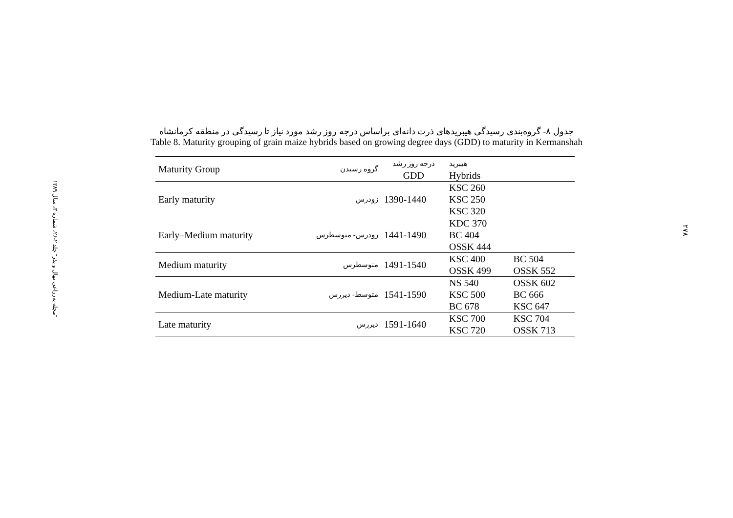"مجله به‌زراعی نهال و بذر" جلد ۲-۲۶، شماره ۳، سال ۱۳۸۹
۲۷۸
جدول ۸- گروه‌بندی رسیدگی هیبریدهای ذرت دانه‌ای براساس درجه روز رشد مورد نیاز تا رسیدگی در منطقه کرمانشاه
Table 8. Maturity grouping of grain maize hybrids based on growing degree days (GDD) to maturity in Kermanshah
| Maturity Group | گروه رسیدن | درجه روز رشد GDD | هیبرید Hybrids | |
| --- | --- | --- | --- | --- |
| Early maturity | زودرس | 1390-1440 | KSC 260 KSC 250 KSC 320 | |
| Early–Medium maturity | زودرس- متوسطرس | 1441-1490 | KDC 370 BC 404 OSSK 444 | |
| Medium maturity | متوسطرس | 1491-1540 | KSC 400 OSSK 499 | BC 504 OSSK 552 |
| Medium-Late maturity | متوسط- دیررس | 1541-1590 | NS 540 KSC 500 BC 678 | OSSK 602 BC 666 KSC 647 |
| Late maturity | دیررس | 1591-1640 | KSC 700 KSC 720 | KSC 704 OSSK 713 |